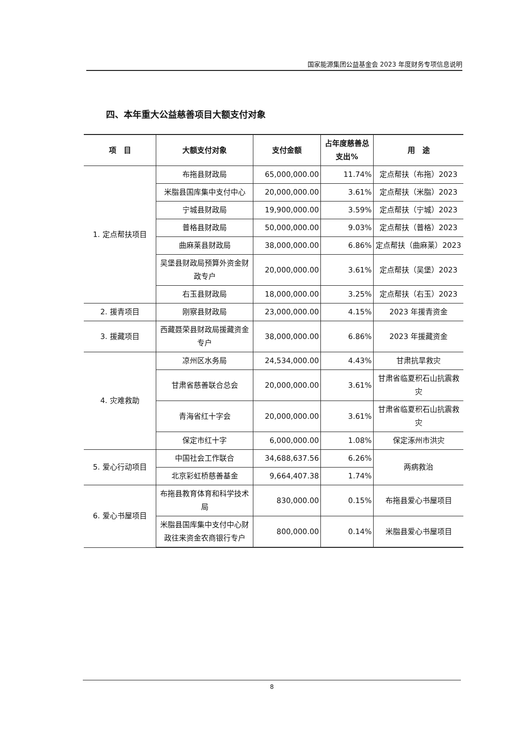国家能源集团公益基金会 2023 年度财务专项信息说明
四、本年重大公益慈善项目大额支付对象
| 项 目 | 大额支付对象 | 支付金额 | 占年度慈善总支出% | 用 途 |
| --- | --- | --- | --- | --- |
| 1. 定点帮扶项目 | 布拖县财政局 | 65,000,000.00 | 11.74% | 定点帮扶（布拖）2023 |
| | 米脂县国库集中支付中心 | 20,000,000.00 | 3.61% | 定点帮扶（米脂）2023 |
| | 宁城县财政局 | 19,900,000.00 | 3.59% | 定点帮扶（宁城）2023 |
| | 普格县财政局 | 50,000,000.00 | 9.03% | 定点帮扶（普格）2023 |
| | 曲麻莱县财政局 | 38,000,000.00 | 6.86% | 定点帮扶（曲麻莱）2023 |
| | 吴堡县财政局预算外资金财政专户 | 20,000,000.00 | 3.61% | 定点帮扶（吴堡）2023 |
| | 右玉县财政局 | 18,000,000.00 | 3.25% | 定点帮扶（右玉）2023 |
| 2. 援青项目 | 刚察县财政局 | 23,000,000.00 | 4.15% | 2023 年援青资金 |
| 3. 援藏项目 | 西藏聂荣县财政局援藏资金专户 | 38,000,000.00 | 6.86% | 2023 年援藏资金 |
| 4. 灾难救助 | 凉州区水务局 | 24,534,000.00 | 4.43% | 甘肃抗旱救灾 |
| | 甘肃省慈善联合总会 | 20,000,000.00 | 3.61% | 甘肃省临夏积石山抗震救灾 |
| | 青海省红十字会 | 20,000,000.00 | 3.61% | 甘肃省临夏积石山抗震救灾 |
| | 保定市红十字 | 6,000,000.00 | 1.08% | 保定涿州市洪灾 |
| 5. 爱心行动项目 | 中国社会工作联合 | 34,688,637.56 | 6.26% | 两病救治 |
| | 北京彩虹桥慈善基金 | 9,664,407.38 | 1.74% | |
| 6. 爱心书屋项目 | 布拖县教育体育和科学技术局 | 830,000.00 | 0.15% | 布拖县爱心书屋项目 |
| | 米脂县国库集中支付中心财政往来资金农商银行专户 | 800,000.00 | 0.14% | 米脂县爱心书屋项目 |
8